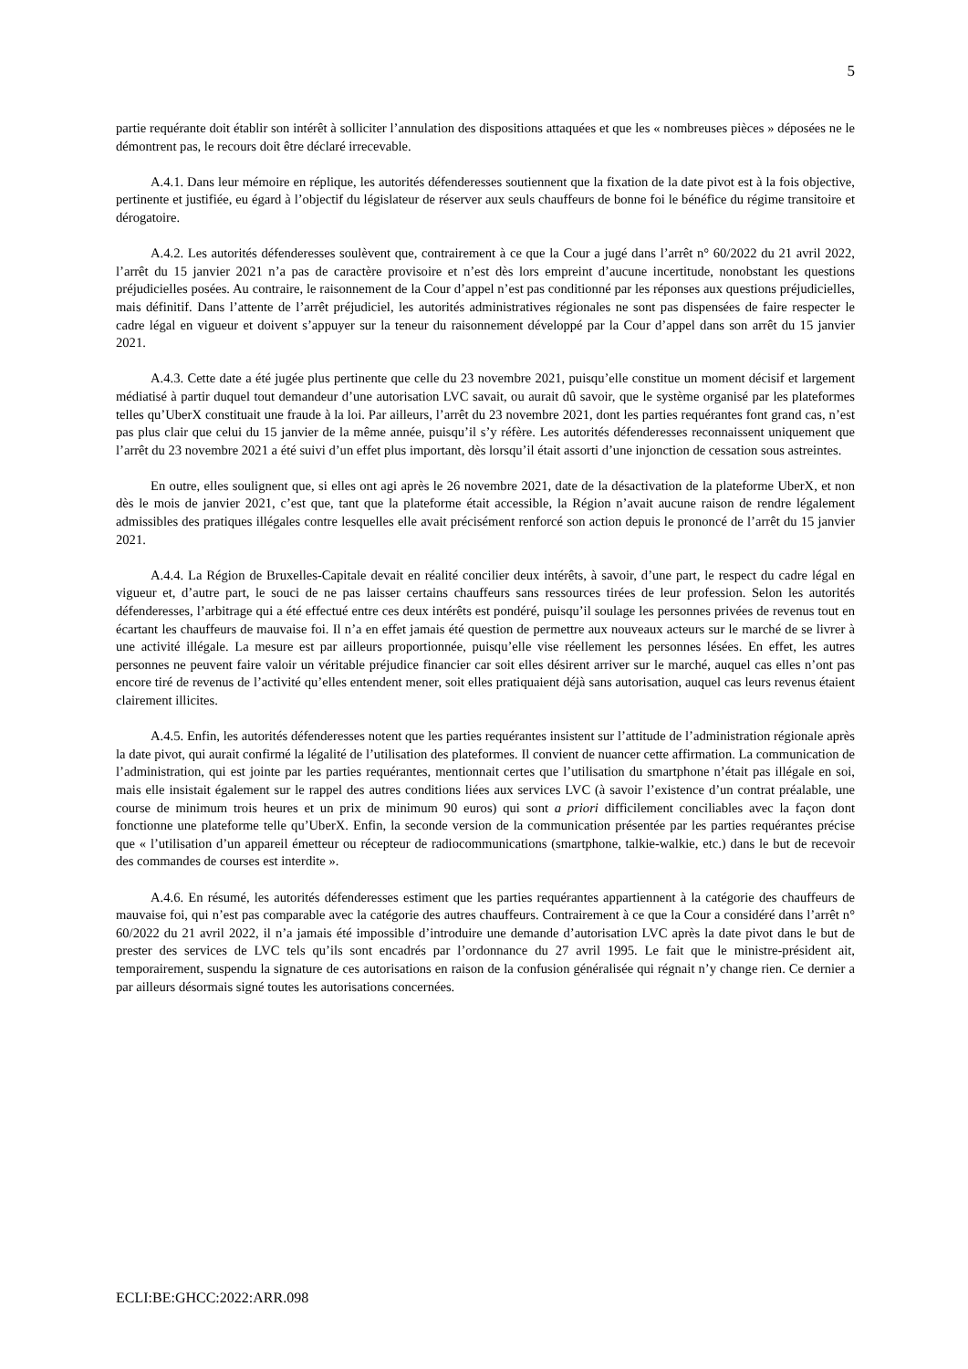5
partie requérante doit établir son intérêt à solliciter l’annulation des dispositions attaquées et que les « nombreuses pièces » déposées ne le démontrent pas, le recours doit être déclaré irrecevable.
A.4.1. Dans leur mémoire en réplique, les autorités défenderesses soutiennent que la fixation de la date pivot est à la fois objective, pertinente et justifiée, eu égard à l’objectif du législateur de réserver aux seuls chauffeurs de bonne foi le bénéfice du régime transitoire et dérogatoire.
A.4.2. Les autorités défenderesses soulèvent que, contrairement à ce que la Cour a jugé dans l’arrêt n° 60/2022 du 21 avril 2022, l’arrêt du 15 janvier 2021 n’a pas de caractère provisoire et n’est dès lors empreint d’aucune incertitude, nonobstant les questions préjudicielles posées. Au contraire, le raisonnement de la Cour d’appel n’est pas conditionné par les réponses aux questions préjudicielles, mais définitif. Dans l’attente de l’arrêt préjudiciel, les autorités administratives régionales ne sont pas dispensées de faire respecter le cadre légal en vigueur et doivent s’appuyer sur la teneur du raisonnement développé par la Cour d’appel dans son arrêt du 15 janvier 2021.
A.4.3. Cette date a été jugée plus pertinente que celle du 23 novembre 2021, puisqu’elle constitue un moment décisif et largement médiatisé à partir duquel tout demandeur d’une autorisation LVC savait, ou aurait dû savoir, que le système organisé par les plateformes telles qu’UberX constituait une fraude à la loi. Par ailleurs, l’arrêt du 23 novembre 2021, dont les parties requérantes font grand cas, n’est pas plus clair que celui du 15 janvier de la même année, puisqu’il s’y réfère. Les autorités défenderesses reconnaissent uniquement que l’arrêt du 23 novembre 2021 a été suivi d’un effet plus important, dès lorsqu’il était assorti d’une injonction de cessation sous astreintes.
En outre, elles soulignent que, si elles ont agi après le 26 novembre 2021, date de la désactivation de la plateforme UberX, et non dès le mois de janvier 2021, c’est que, tant que la plateforme était accessible, la Région n’avait aucune raison de rendre légalement admissibles des pratiques illégales contre lesquelles elle avait précisément renforcé son action depuis le prononcé de l’arrêt du 15 janvier 2021.
A.4.4. La Région de Bruxelles-Capitale devait en réalité concilier deux intérêts, à savoir, d’une part, le respect du cadre légal en vigueur et, d’autre part, le souci de ne pas laisser certains chauffeurs sans ressources tirées de leur profession. Selon les autorités défenderesses, l’arbitrage qui a été effectué entre ces deux intérêts est pondéré, puisqu’il soulage les personnes privées de revenus tout en écartant les chauffeurs de mauvaise foi. Il n’a en effet jamais été question de permettre aux nouveaux acteurs sur le marché de se livrer à une activité illégale. La mesure est par ailleurs proportionnée, puisqu’elle vise réellement les personnes lésées. En effet, les autres personnes ne peuvent faire valoir un véritable préjudice financier car soit elles désirent arriver sur le marché, auquel cas elles n’ont pas encore tiré de revenus de l’activité qu’elles entendent mener, soit elles pratiquaient déjà sans autorisation, auquel cas leurs revenus étaient clairement illicites.
A.4.5. Enfin, les autorités défenderesses notent que les parties requérantes insistent sur l’attitude de l’administration régionale après la date pivot, qui aurait confirmé la légalité de l’utilisation des plateformes. Il convient de nuancer cette affirmation. La communication de l’administration, qui est jointe par les parties requérantes, mentionnait certes que l’utilisation du smartphone n’était pas illégale en soi, mais elle insistait également sur le rappel des autres conditions liées aux services LVC (à savoir l’existence d’un contrat préalable, une course de minimum trois heures et un prix de minimum 90 euros) qui sont a priori difficilement conciliables avec la façon dont fonctionne une plateforme telle qu’UberX. Enfin, la seconde version de la communication présentée par les parties requérantes précise que « l’utilisation d’un appareil émetteur ou récepteur de radiocommunications (smartphone, talkie-walkie, etc.) dans le but de recevoir des commandes de courses est interdite ».
A.4.6. En résumé, les autorités défenderesses estiment que les parties requérantes appartiennent à la catégorie des chauffeurs de mauvaise foi, qui n’est pas comparable avec la catégorie des autres chauffeurs. Contrairement à ce que la Cour a considéré dans l’arrêt n° 60/2022 du 21 avril 2022, il n’a jamais été impossible d’introduire une demande d’autorisation LVC après la date pivot dans le but de prester des services de LVC tels qu’ils sont encadrés par l’ordonnance du 27 avril 1995. Le fait que le ministre-président ait, temporairement, suspendu la signature de ces autorisations en raison de la confusion généralisée qui régnait n’y change rien. Ce dernier a par ailleurs désormais signé toutes les autorisations concernées.
ECLI:BE:GHCC:2022:ARR.098